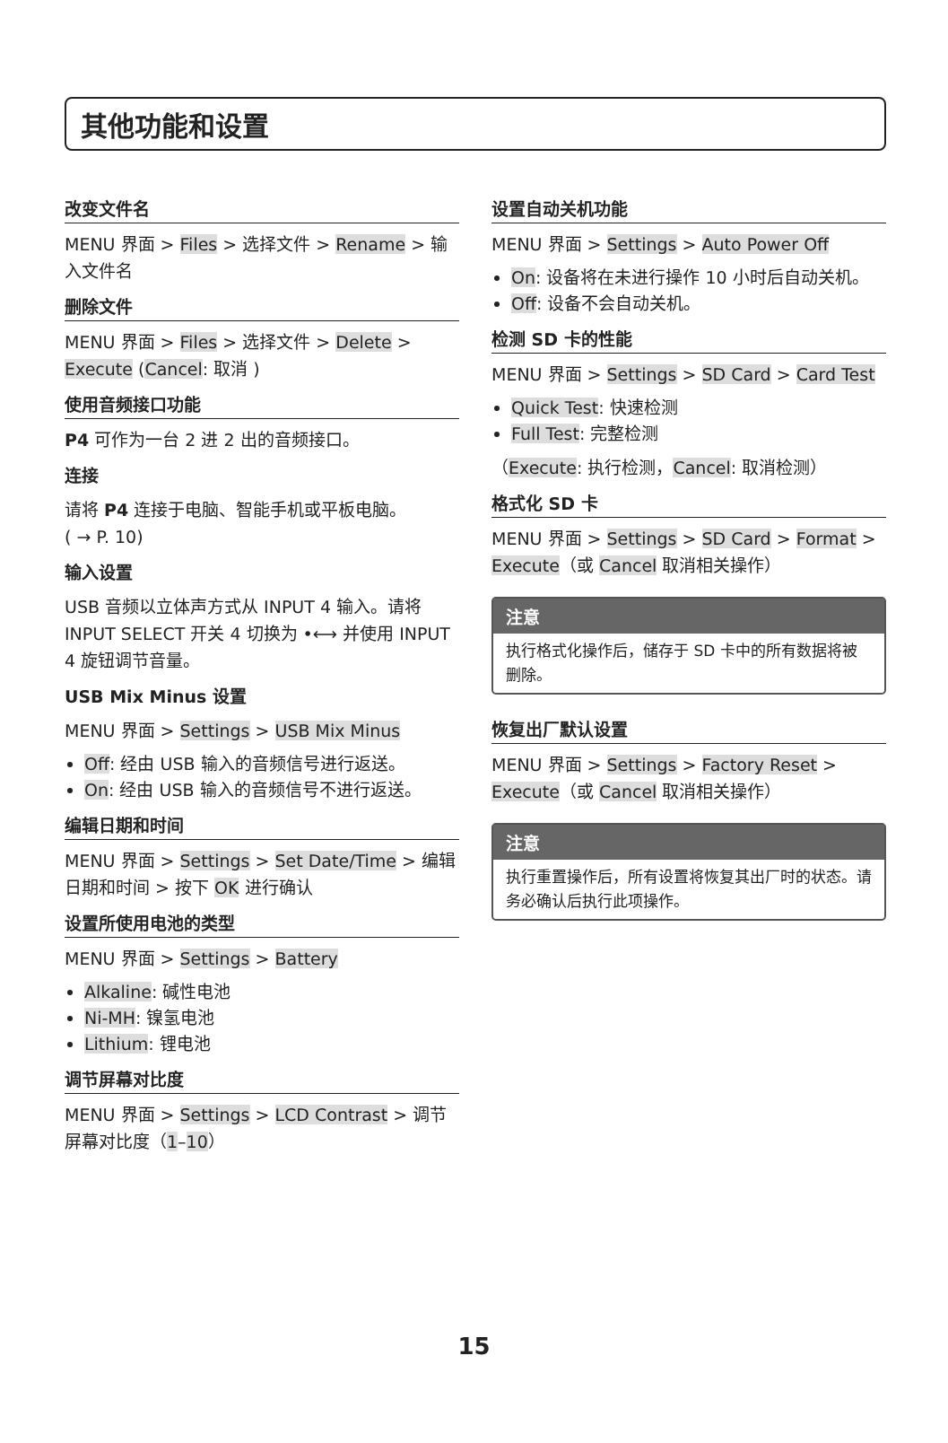其他功能和设置
改变文件名
MENU 界面 > Files > 选择文件 > Rename > 输入文件名
删除文件
MENU 界面 > Files > 选择文件 > Delete > Execute (Cancel: 取消 )
使用音频接口功能
P4 可作为一台 2 进 2 出的音频接口。
连接
请将 P4 连接于电脑、智能手机或平板电脑。
( → P. 10)
输入设置
USB 音频以立体声方式从 INPUT 4 输入。请将 INPUT SELECT 开关 4 切换为 •⟷ 并使用 INPUT 4 旋钮调节音量。
USB Mix Minus 设置
MENU 界面 > Settings > USB Mix Minus
Off: 经由 USB 输入的音频信号进行返送。
On: 经由 USB 输入的音频信号不进行返送。
编辑日期和时间
MENU 界面 > Settings > Set Date/Time > 编辑日期和时间 > 按下 OK 进行确认
设置所使用电池的类型
MENU 界面 > Settings > Battery
Alkaline: 碱性电池
Ni-MH: 镍氢电池
Lithium: 锂电池
调节屏幕对比度
MENU 界面 > Settings > LCD Contrast > 调节屏幕对比度（1–10）
设置自动关机功能
MENU 界面 > Settings > Auto Power Off
On: 设备将在未进行操作 10 小时后自动关机。
Off: 设备不会自动关机。
检测 SD 卡的性能
MENU 界面 > Settings > SD Card > Card Test
Quick Test: 快速检测
Full Test: 完整检测
（Execute: 执行检测，Cancel: 取消检测）
格式化 SD 卡
MENU 界面 > Settings > SD Card > Format > Execute（或 Cancel 取消相关操作）
注意
执行格式化操作后，储存于 SD 卡中的所有数据将被删除。
恢复出厂默认设置
MENU 界面 > Settings > Factory Reset > Execute（或 Cancel 取消相关操作）
注意
执行重置操作后，所有设置将恢复其出厂时的状态。请务必确认后执行此项操作。
15